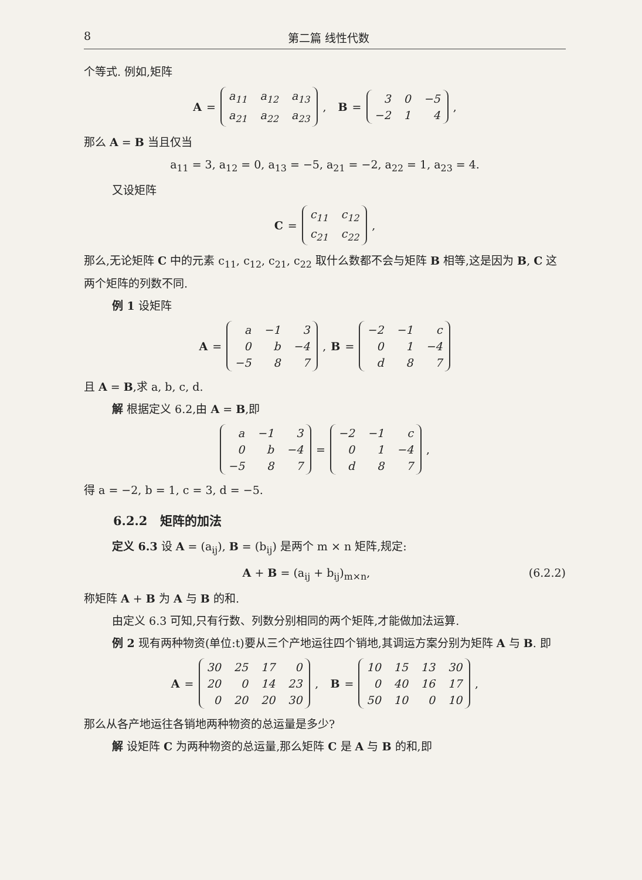8 第二篇 线性代数
个等式. 例如,矩阵
A =
| a<sub>11</sub> | a<sub>12</sub> | a<sub>13</sub> |
| a<sub>21</sub> | a<sub>22</sub> | a<sub>23</sub> |
, B =
| 3 | 0 | −5 |
| −2 | 1 | 4 |
,
那么 A = B 当且仅当
a<sub>11</sub> = 3, a<sub>12</sub> = 0, a<sub>13</sub> = −5, a<sub>21</sub> = −2, a<sub>22</sub> = 1, a<sub>23</sub> = 4.
又设矩阵
C =
| c<sub>11</sub> | c<sub>12</sub> |
| c<sub>21</sub> | c<sub>22</sub> |
,
那么,无论矩阵 C 中的元素 c<sub>11</sub>, c<sub>12</sub>, c<sub>21</sub>, c<sub>22</sub> 取什么数都不会与矩阵 B 相等,这是因为 B, C 这两个矩阵的列数不同.
例 1 设矩阵
A =
| a | −1 | 3 |
| 0 | b | −4 |
| −5 | 8 | 7 |
, B =
| −2 | −1 | c |
| 0 | 1 | −4 |
| d | 8 | 7 |
且 A = B,求 a, b, c, d.
解 根据定义 6.2,由 A = B,即
| a | −1 | 3 |
| 0 | b | −4 |
| −5 | 8 | 7 |
=
| −2 | −1 | c |
| 0 | 1 | −4 |
| d | 8 | 7 |
,
得 a = −2, b = 1, c = 3, d = −5.
6.2.2 矩阵的加法
定义 6.3 设 A = (a<sub>ij</sub>), B = (b<sub>ij</sub>) 是两个 m × n 矩阵,规定:
A + B = (a<sub>ij</sub> + b<sub>ij</sub>)<sub>m×n</sub>, (6.2.2)
称矩阵 A + B 为 A 与 B 的和.
由定义 6.3 可知,只有行数、列数分别相同的两个矩阵,才能做加法运算.
例 2 现有两种物资(单位:t)要从三个产地运往四个销地,其调运方案分别为矩阵 A 与 B. 即
A =
| 30 | 25 | 17 | 0 |
| 20 | 0 | 14 | 23 |
| 0 | 20 | 20 | 30 |
, B =
| 10 | 15 | 13 | 30 |
| 0 | 40 | 16 | 17 |
| 50 | 10 | 0 | 10 |
,
那么从各产地运往各销地两种物资的总运量是多少?
解 设矩阵 C 为两种物资的总运量,那么矩阵 C 是 A 与 B 的和,即